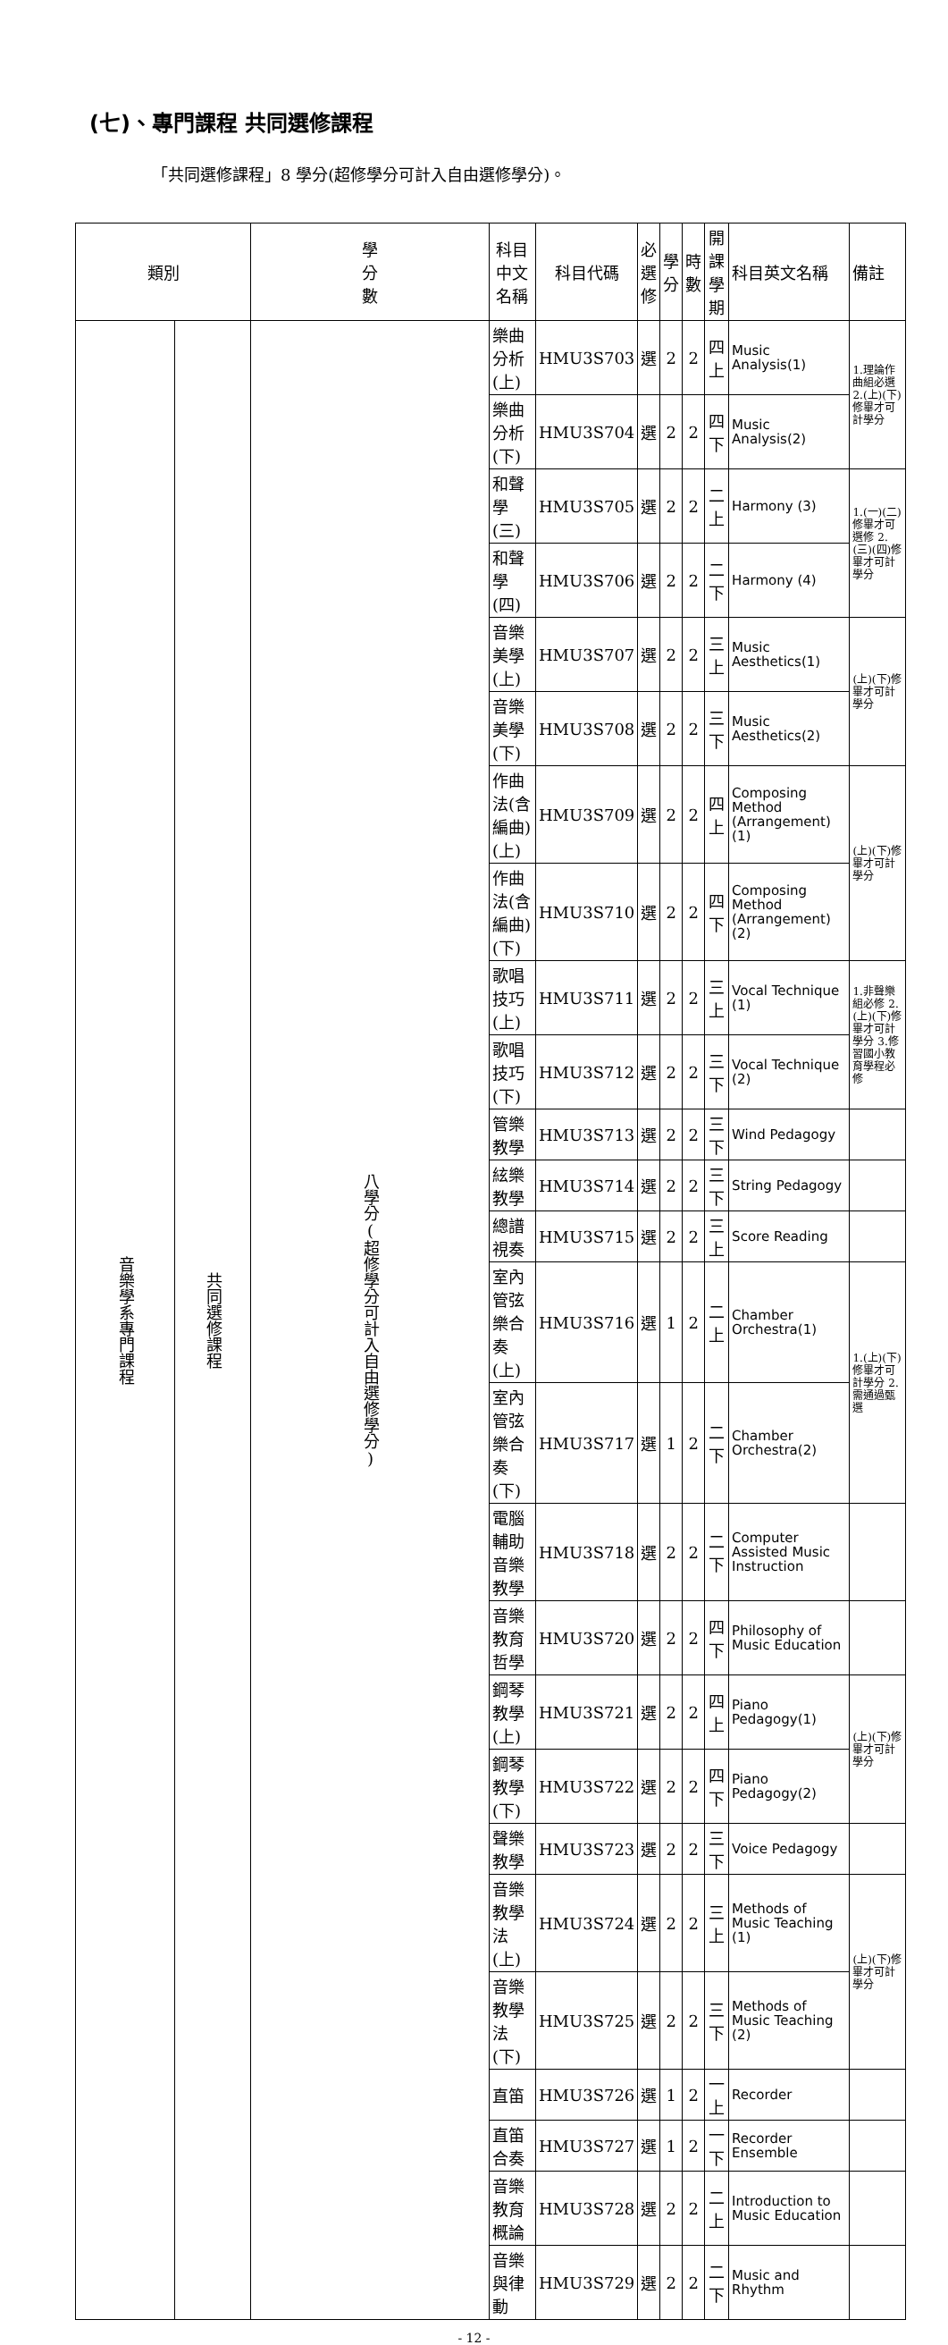(七)、專門課程 共同選修課程
「共同選修課程」8 學分(超修學分可計入自由選修學分)。
| 類別 | | 學 分 數 | 科目中文名稱 | 科目代碼 | 必 選 修 | 學 分 | 時 數 | 開課 學期 | 科目英文名稱 | 備註 |
| --- | --- | --- | --- | --- | --- | --- | --- | --- | --- | --- |
| 音樂學系專門課程 | 共同選修課程 | 八學分(超修學分可計入自由選修學分) | 樂曲分析(上) | HMU3S703 | 選 | 2 | 2 | 四上 | Music Analysis(1) | 1.理論作曲組必選 2.(上)(下)修畢才可計學分 |
| | | | 樂曲分析(下) | HMU3S704 | 選 | 2 | 2 | 四下 | Music Analysis(2) | |
| | | | 和聲學(三) | HMU3S705 | 選 | 2 | 2 | 二上 | Harmony (3) | 1.(一)(二)修畢才可選修 2.(三)(四)修畢才可計學分 |
| | | | 和聲學(四) | HMU3S706 | 選 | 2 | 2 | 二下 | Harmony (4) | |
| | | | 音樂美學(上) | HMU3S707 | 選 | 2 | 2 | 三上 | Music Aesthetics(1) | (上)(下)修畢才可計學分 |
| | | | 音樂美學(下) | HMU3S708 | 選 | 2 | 2 | 三下 | Music Aesthetics(2) | |
| | | | 作曲法(含編曲) (上) | HMU3S709 | 選 | 2 | 2 | 四上 | Composing Method (Arrangement) (1) | (上)(下)修畢才可計學分 |
| | | | 作曲法(含編曲) (下) | HMU3S710 | 選 | 2 | 2 | 四下 | Composing Method (Arrangement) (2) | |
| | | | 歌唱技巧(上) | HMU3S711 | 選 | 2 | 2 | 三上 | Vocal Technique (1) | 1.非聲樂組必修 2.(上)(下)修畢才可計學分 3.修習國小教育學程必修 |
| | | | 歌唱技巧(下) | HMU3S712 | 選 | 2 | 2 | 三下 | Vocal Technique (2) | |
| | | | 管樂教學 | HMU3S713 | 選 | 2 | 2 | 三下 | Wind Pedagogy | |
| | | | 絃樂教學 | HMU3S714 | 選 | 2 | 2 | 三下 | String Pedagogy | |
| | | | 總譜視奏 | HMU3S715 | 選 | 2 | 2 | 三上 | Score Reading | |
| | | | 室內管弦樂合奏(上) | HMU3S716 | 選 | 1 | 2 | 二上 | Chamber Orchestra(1) | 1.(上)(下)修畢才可計學分 2.需通過甄選 |
| | | | 室內管弦樂合奏(下) | HMU3S717 | 選 | 1 | 2 | 二下 | Chamber Orchestra(2) | |
| | | | 電腦輔助音樂教學 | HMU3S718 | 選 | 2 | 2 | 二下 | Computer Assisted Music Instruction | |
| | | | 音樂教育哲學 | HMU3S720 | 選 | 2 | 2 | 四下 | Philosophy of Music Education | |
| | | | 鋼琴教學(上) | HMU3S721 | 選 | 2 | 2 | 四上 | Piano Pedagogy(1) | (上)(下)修畢才可計學分 |
| | | | 鋼琴教學(下) | HMU3S722 | 選 | 2 | 2 | 四下 | Piano Pedagogy(2) | |
| | | | 聲樂教學 | HMU3S723 | 選 | 2 | 2 | 三下 | Voice Pedagogy | |
| | | | 音樂教學法(上) | HMU3S724 | 選 | 2 | 2 | 三上 | Methods of Music Teaching (1) | (上)(下)修畢才可計學分 |
| | | | 音樂教學法(下) | HMU3S725 | 選 | 2 | 2 | 三下 | Methods of Music Teaching (2) | |
| | | | 直笛 | HMU3S726 | 選 | 1 | 2 | 一上 | Recorder | |
| | | | 直笛合奏 | HMU3S727 | 選 | 1 | 2 | 一下 | Recorder Ensemble | |
| | | | 音樂教育概論 | HMU3S728 | 選 | 2 | 2 | 二上 | Introduction to Music Education | |
| | | | 音樂與律動 | HMU3S729 | 選 | 2 | 2 | 二下 | Music and Rhythm | |
- 12 -